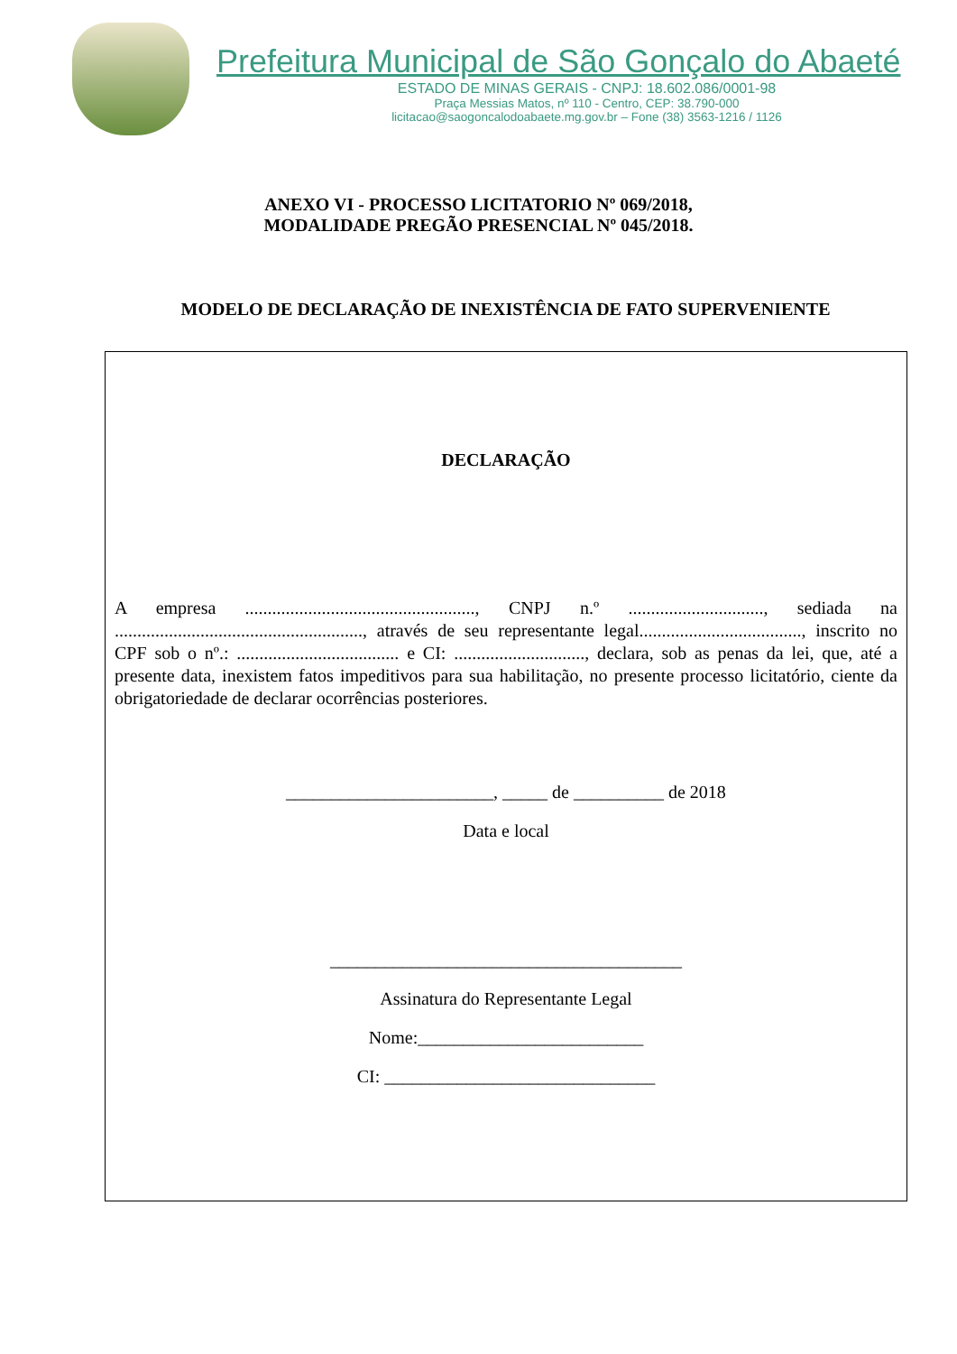Prefeitura Municipal de São Gonçalo do Abaeté
ESTADO DE MINAS GERAIS - CNPJ: 18.602.086/0001-98
Praça Messias Matos, nº 110 - Centro, CEP: 38.790-000
licitacao@saogoncalodoabaete.mg.gov.br – Fone (38) 3563-1216 / 1126
ANEXO VI - PROCESSO LICITATORIO Nº 069/2018,
MODALIDADE PREGÃO PRESENCIAL Nº 045/2018.
MODELO DE DECLARAÇÃO DE INEXISTÊNCIA DE FATO SUPERVENIENTE
DECLARAÇÃO
A empresa ..................................................., CNPJ n.º .............................., sediada na ......................................................., através de seu representante legal...................................., inscrito no CPF sob o nº.: .................................... e CI: ............................., declara, sob as penas da lei, que, até a presente data, inexistem fatos impeditivos para sua habilitação, no presente processo licitatório, ciente da obrigatoriedade de declarar ocorrências posteriores.
_______________________, _____ de __________ de 2018
Data e local
_______________________________________
Assinatura do Representante Legal
Nome:_________________________
CI: ______________________________